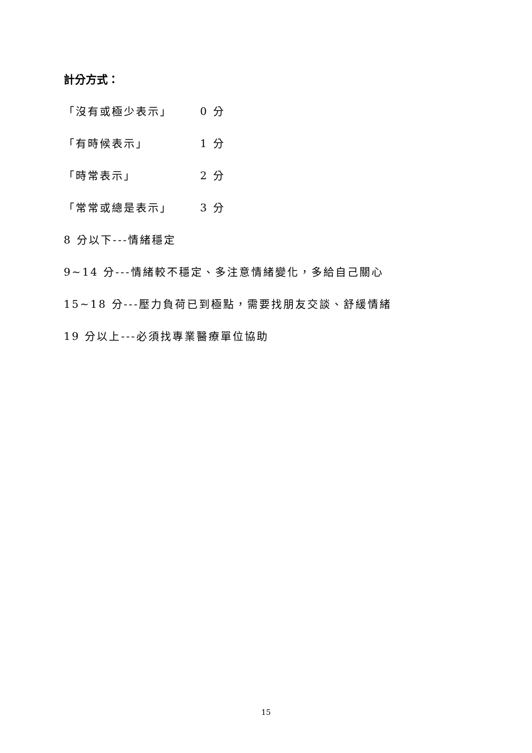計分方式：
「沒有或極少表示」 0 分
「有時候表示」 1 分
「時常表示」 2 分
「常常或總是表示」 3 分
8 分以下---情緒穩定
9~14 分---情緒較不穩定、多注意情緒變化，多給自己關心
15~18 分---壓力負荷已到極點，需要找朋友交談、舒緩情緒
19 分以上---必須找專業醫療單位協助
15